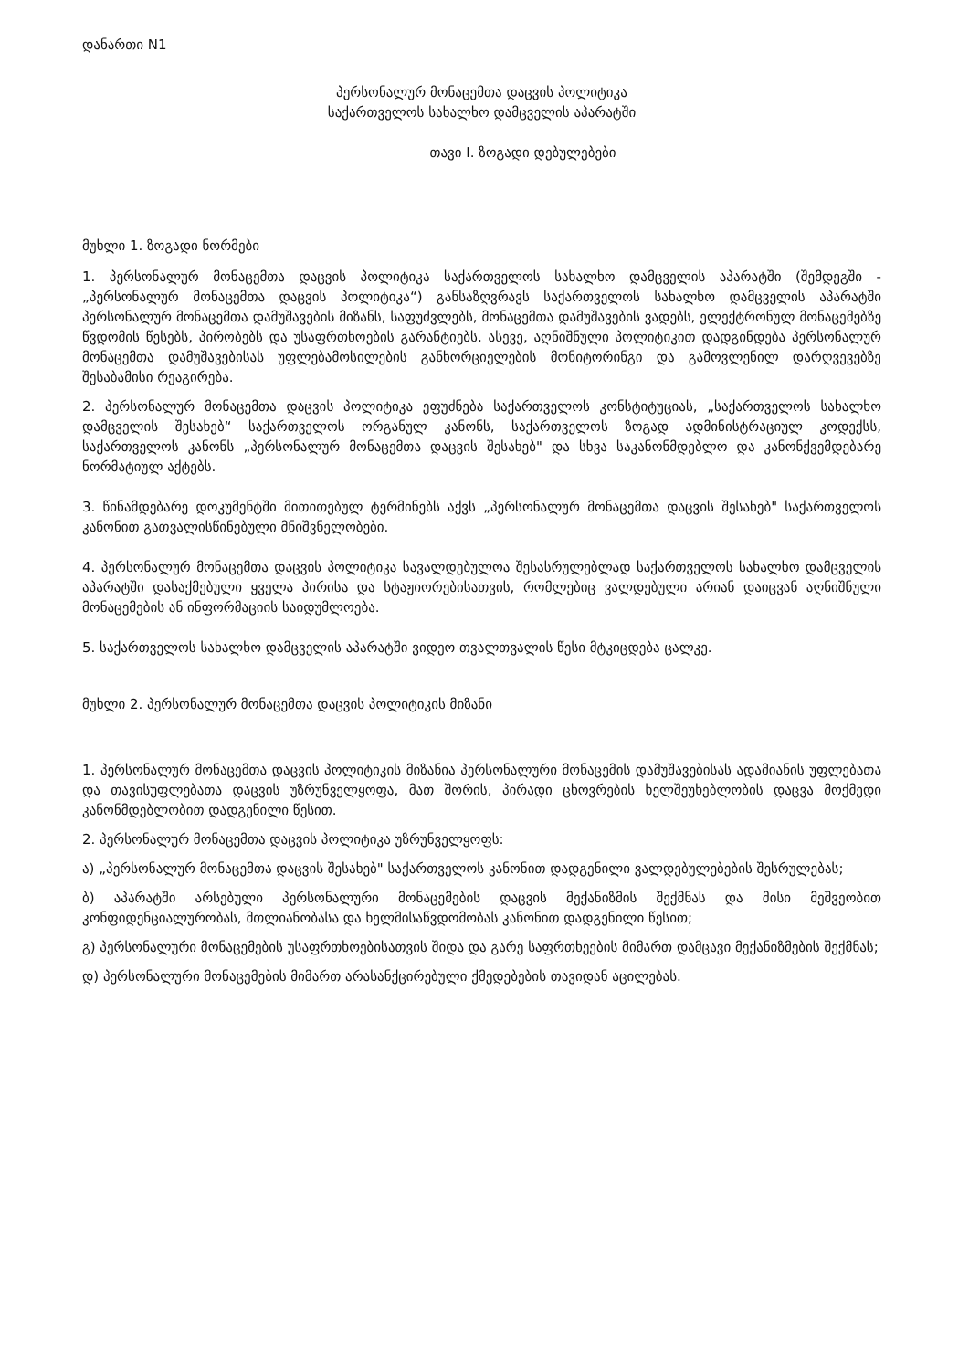დანართი N1
პერსონალურ მონაცემთა დაცვის პოლიტიკა
საქართველოს სახალხო დამცველის აპარატში
თავი I. ზოგადი დებულებები
მუხლი 1. ზოგადი ნორმები
1. პერსონალურ მონაცემთა დაცვის პოლიტიკა საქართველოს სახალხო დამცველის აპარატში (შემდეგში - „პერსონალურ მონაცემთა დაცვის პოლიტიკა“) განსაზღვრავს საქართველოს სახალხო დამცველის აპარატში პერსონალურ მონაცემთა დამუშავების მიზანს, საფუძვლებს, მონაცემთა დამუშავების ვადებს, ელექტრონულ მონაცემებზე წვდომის წესებს, პირობებს და უსაფრთხოების გარანტიებს. ასევე, აღნიშნული პოლიტიკით დადგინდება პერსონალურ მონაცემთა დამუშავებისას უფლებამოსილების განხორციელების მონიტორინგი და გამოვლენილ დარღვევებზე შესაბამისი რეაგირება.
2. პერსონალურ მონაცემთა დაცვის პოლიტიკა ეფუძნება საქართველოს კონსტიტუციას, „საქართველოს სახალხო დამცველის შესახებ“ საქართველოს ორგანულ კანონს, საქართველოს ზოგად ადმინისტრაციულ კოდექსს, საქართველოს კანონს „პერსონალურ მონაცემთა დაცვის შესახებ" და სხვა საკანონმდებლო და კანონქვემდებარე ნორმატიულ აქტებს.
3. წინამდებარე დოკუმენტში მითითებულ ტერმინებს აქვს „პერსონალურ მონაცემთა დაცვის შესახებ" საქართველოს კანონით გათვალისწინებული მნიშვნელობები.
4. პერსონალურ მონაცემთა დაცვის პოლიტიკა სავალდებულოა შესასრულებლად საქართველოს სახალხო დამცველის აპარატში დასაქმებული ყველა პირისა და სტაჟიორებისათვის, რომლებიც ვალდებული არიან დაიცვან აღნიშნული მონაცემების ან ინფორმაციის საიდუმლოება.
5. საქართველოს სახალხო დამცველის აპარატში ვიდეო თვალთვალის წესი მტკიცდება ცალკე.
მუხლი 2. პერსონალურ მონაცემთა დაცვის პოლიტიკის მიზანი
1. პერსონალურ მონაცემთა დაცვის პოლიტიკის მიზანია პერსონალური მონაცემის დამუშავებისას ადამიანის უფლებათა და თავისუფლებათა დაცვის უზრუნველყოფა, მათ შორის, პირადი ცხოვრების ხელშეუხებლობის დაცვა მოქმედი კანონმდებლობით დადგენილი წესით.
2. პერსონალურ მონაცემთა დაცვის პოლიტიკა უზრუნველყოფს:
ა) „პერსონალურ მონაცემთა დაცვის შესახებ" საქართველოს კანონით დადგენილი ვალდებულებების შესრულებას;
ბ) აპარატში არსებული პერსონალური მონაცემების დაცვის მექანიზმის შექმნას და მისი მეშვეობით კონფიდენციალურობას, მთლიანობასა და ხელმისაწვდომობას კანონით დადგენილი წესით;
გ) პერსონალური მონაცემების უსაფრთხოებისათვის შიდა და გარე საფრთხეების მიმართ დამცავი მექანიზმების შექმნას;
დ) პერსონალური მონაცემების მიმართ არასანქცირებული ქმედებების თავიდან აცილებას.